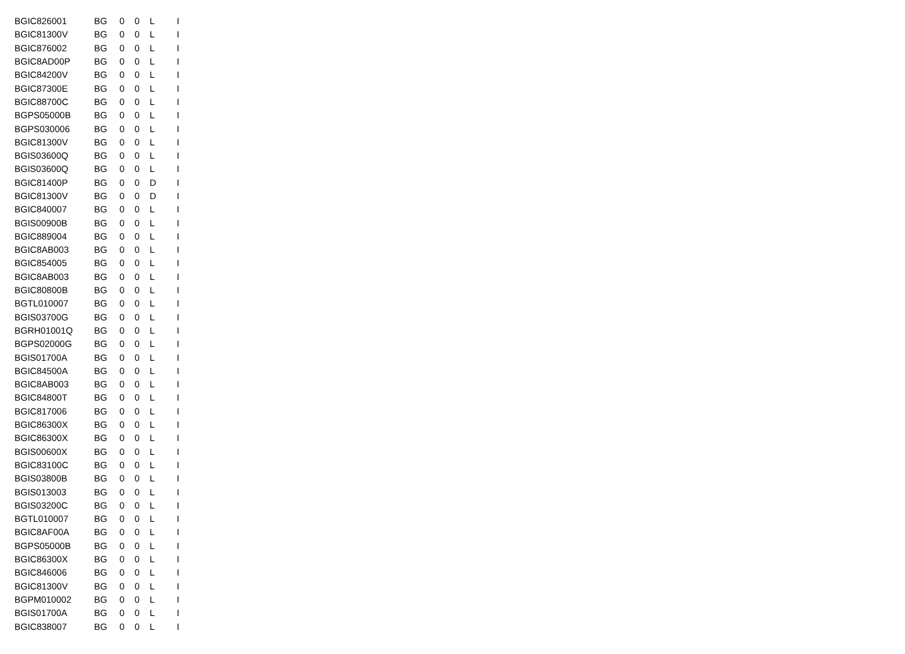| BGIC826001 | BG | 0 | 0 | L | I |
| BGIC81300V | BG | 0 | 0 | L | I |
| BGIC876002 | BG | 0 | 0 | L | I |
| BGIC8AD00P | BG | 0 | 0 | L | I |
| BGIC84200V | BG | 0 | 0 | L | I |
| BGIC87300E | BG | 0 | 0 | L | I |
| BGIC88700C | BG | 0 | 0 | L | I |
| BGPS05000B | BG | 0 | 0 | L | I |
| BGPS030006 | BG | 0 | 0 | L | I |
| BGIC81300V | BG | 0 | 0 | L | I |
| BGIS03600Q | BG | 0 | 0 | L | I |
| BGIS03600Q | BG | 0 | 0 | L | I |
| BGIC81400P | BG | 0 | 0 | D | I |
| BGIC81300V | BG | 0 | 0 | D | I |
| BGIC840007 | BG | 0 | 0 | L | I |
| BGIS00900B | BG | 0 | 0 | L | I |
| BGIC889004 | BG | 0 | 0 | L | I |
| BGIC8AB003 | BG | 0 | 0 | L | I |
| BGIC854005 | BG | 0 | 0 | L | I |
| BGIC8AB003 | BG | 0 | 0 | L | I |
| BGIC80800B | BG | 0 | 0 | L | I |
| BGTL010007 | BG | 0 | 0 | L | I |
| BGIS03700G | BG | 0 | 0 | L | I |
| BGRH01001Q | BG | 0 | 0 | L | I |
| BGPS02000G | BG | 0 | 0 | L | I |
| BGIS01700A | BG | 0 | 0 | L | I |
| BGIC84500A | BG | 0 | 0 | L | I |
| BGIC8AB003 | BG | 0 | 0 | L | I |
| BGIC84800T | BG | 0 | 0 | L | I |
| BGIC817006 | BG | 0 | 0 | L | I |
| BGIC86300X | BG | 0 | 0 | L | I |
| BGIC86300X | BG | 0 | 0 | L | I |
| BGIS00600X | BG | 0 | 0 | L | I |
| BGIC83100C | BG | 0 | 0 | L | I |
| BGIS03800B | BG | 0 | 0 | L | I |
| BGIS013003 | BG | 0 | 0 | L | I |
| BGIS03200C | BG | 0 | 0 | L | I |
| BGTL010007 | BG | 0 | 0 | L | I |
| BGIC8AF00A | BG | 0 | 0 | L | I |
| BGPS05000B | BG | 0 | 0 | L | I |
| BGIC86300X | BG | 0 | 0 | L | I |
| BGIC846006 | BG | 0 | 0 | L | I |
| BGIC81300V | BG | 0 | 0 | L | I |
| BGPM010002 | BG | 0 | 0 | L | I |
| BGIS01700A | BG | 0 | 0 | L | I |
| BGIC838007 | BG | 0 | 0 | L | I |